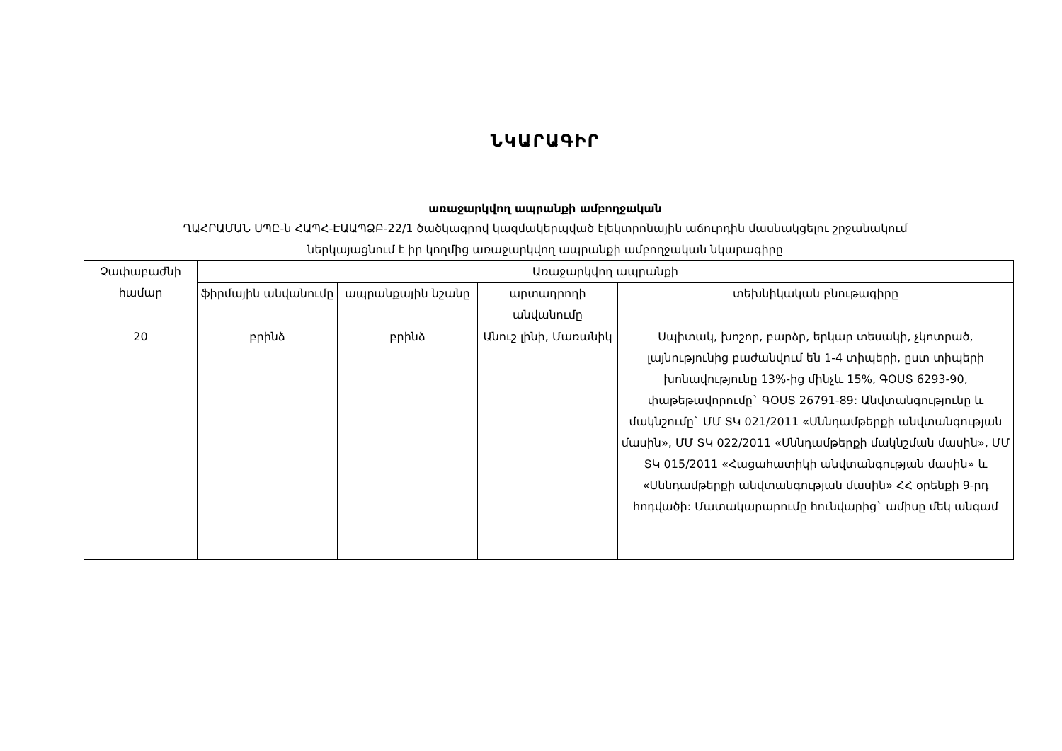ՆԿԱՐԱԳԻՐ
առաջարկվող ապրանքի ամբողջական
ՂԱՀՐԱՄԱՆ ՍՊԸ-ն ՀԱՊՀ-ԷԱԱՊՁԲ-22/1 ծածկագրով կազմակերպված էլեկտրոնային աճուրդին մասնակցելու շրջանակում
ներկայացնում է իր կողմից առաջարկվող ապրանքի ամբողջական նկարագիրը
| Չափաբաժնի համար | Առաջարկվող ապրանքի | | | |
| --- | --- | --- | --- | --- |
| | ֆիրմային անվանումը | ապրանքային նշանը | արտադրողի անվանումը | տեխնիկական բնութագիրը |
| 20 | բրինձ | բրինձ | Անուշ լինի, Մառանիկ | Սպիտակ, խոշոր, բարձր, երկար տեսակի, չկոտրած, լայնությունից բաժանվում են 1-4 տիպերի, ըստ տիպերի խոնավությունը 13%-ից մինչև 15%, ԳՕՍՏ 6293-90, փաթեթավորումը` ԳՕՍՏ 26791-89: Անվտանգությունը և մակնշումը` ՄՄ ՏԿ 021/2011 «Սննդամթերքի անվտանգության մասին», ՄՄ ՏԿ 022/2011 «Սննդամթերքի մակնշման մասին», ՄՄ ՏԿ 015/2011 «Հացահատիկի անվտանգության մասին» և «Սննդամթերքի անվտանգության մասին» ՀՀ օրենքի 9-րդ հոդվածի: Մատակարարումը հունվարից` ամիսը մեկ անգամ |